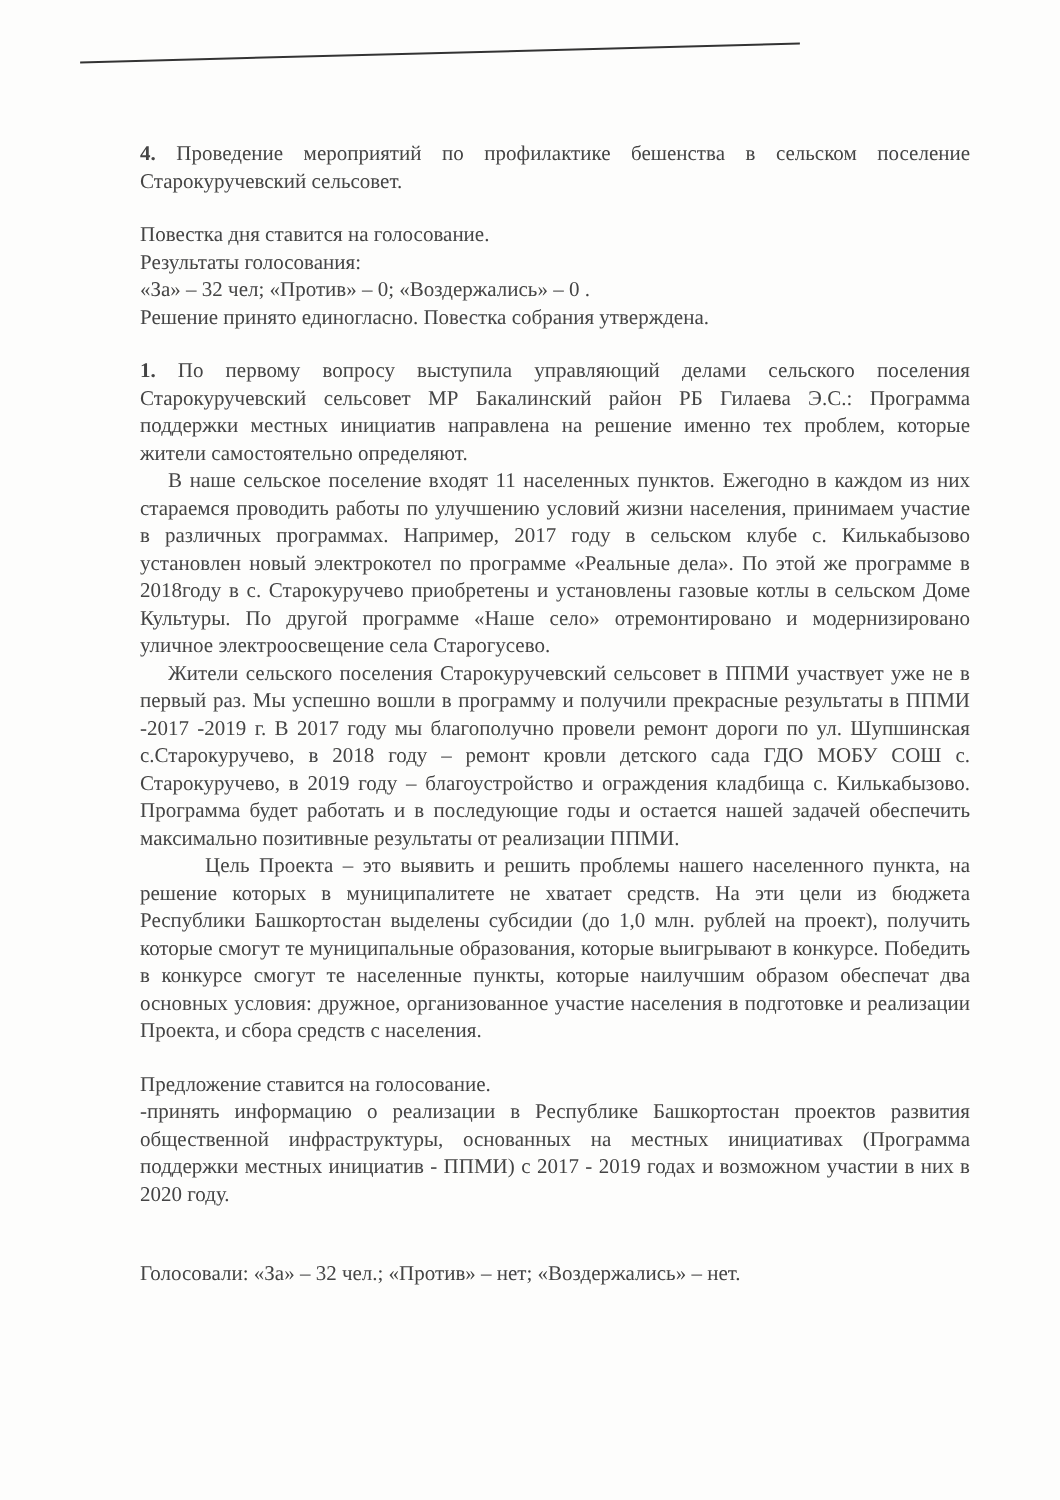4. Проведение мероприятий по профилактике бешенства в сельском поселение Старокуручевский сельсовет.
Повестка дня ставится на голосование.
Результаты голосования:
«За» – 32 чел; «Против» – 0; «Воздержались» – 0 .
Решение принято единогласно. Повестка собрания утверждена.
1. По первому вопросу выступила управляющий делами сельского поселения Старокуручевский сельсовет МР Бакалинский район РБ Гилаева Э.С.: Программа поддержки местных инициатив направлена на решение именно тех проблем, которые жители самостоятельно определяют.
В наше сельское поселение входят 11 населенных пунктов. Ежегодно в каждом из них стараемся проводить работы по улучшению условий жизни населения, принимаем участие в различных программах. Например, 2017 году в сельском клубе с. Килькабызово установлен новый электрокотел по программе «Реальные дела». По этой же программе в 2018году в с. Старокуручево приобретены и установлены газовые котлы в сельском Доме Культуры. По другой программе «Наше село» отремонтировано и модернизировано уличное электроосвещение села Старогусево.
Жители сельского поселения Старокуручевский сельсовет в ППМИ участвует уже не в первый раз. Мы успешно вошли в программу и получили прекрасные результаты в ППМИ -2017 -2019 г. В 2017 году мы благополучно провели ремонт дороги по ул. Шупшинская с.Старокуручево, в 2018 году – ремонт кровли детского сада ГДО МОБУ СОШ с. Старокуручево, в 2019 году – благоустройство и ограждения кладбища с. Килькабызово. Программа будет работать и в последующие годы и остается нашей задачей обеспечить максимально позитивные результаты от реализации ППМИ.
Цель Проекта – это выявить и решить проблемы нашего населенного пункта, на решение которых в муниципалитете не хватает средств. На эти цели из бюджета Республики Башкортостан выделены субсидии (до 1,0 млн. рублей на проект), получить которые смогут те муниципальные образования, которые выигрывают в конкурсе. Победить в конкурсе смогут те населенные пункты, которые наилучшим образом обеспечат два основных условия: дружное, организованное участие населения в подготовке и реализации Проекта, и сбора средств с населения.
Предложение ставится на голосование.
-принять информацию о реализации в Республике Башкортостан проектов развития общественной инфраструктуры, основанных на местных инициативах (Программа поддержки местных инициатив - ППМИ) с 2017 - 2019 годах и возможном участии в них в 2020 году.
Голосовали: «За» – 32 чел.; «Против» – нет; «Воздержались» – нет.